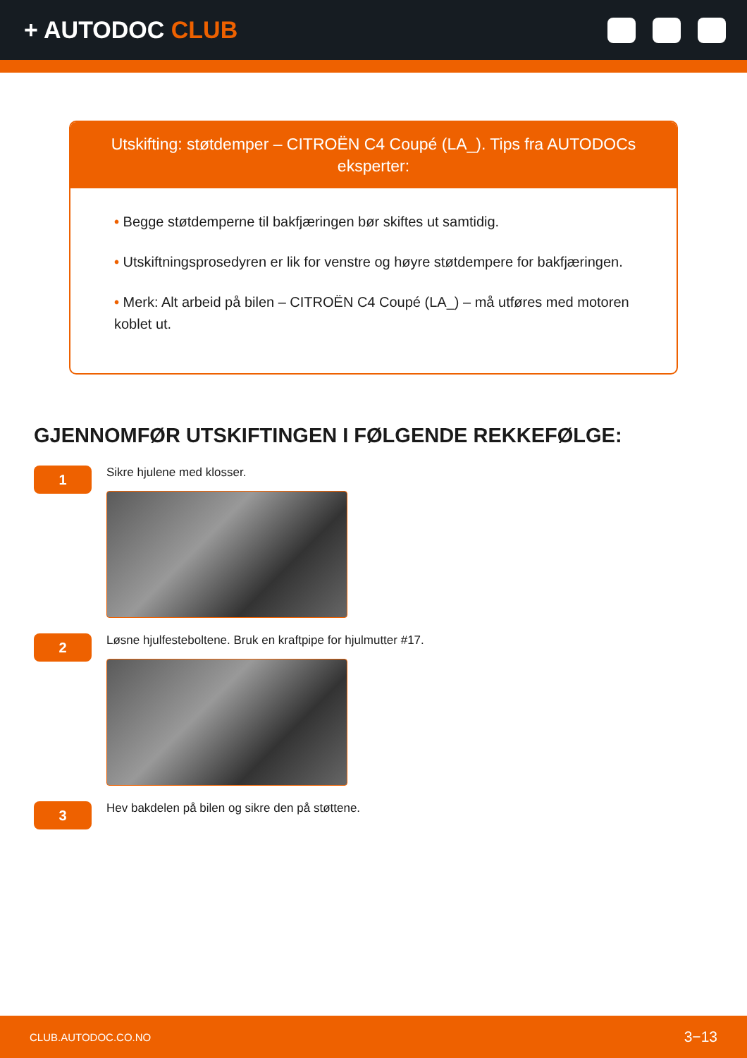+ AUTODOC CLUB
Utskifting: støtdemper – CITROËN C4 Coupé (LA_). Tips fra AUTODOCs eksperter:
• Begge støtdemperne til bakfjæringen bør skiftes ut samtidig.
• Utskiftningsprosedyren er lik for venstre og høyre støtdempere for bakfjæringen.
• Merk: Alt arbeid på bilen – CITROËN C4 Coupé (LA_) – må utføres med motoren koblet ut.
GJENNOMFØR UTSKIFTINGEN I FØLGENDE REKKEFØLGE:
1
Sikre hjulene med klosser.
2
Løsne hjulfesteboltene. Bruk en kraftpipe for hjulmutter #17.
3
Hev bakdelen på bilen og sikre den på støttene.
CLUB.AUTODOC.CO.NO 3−13